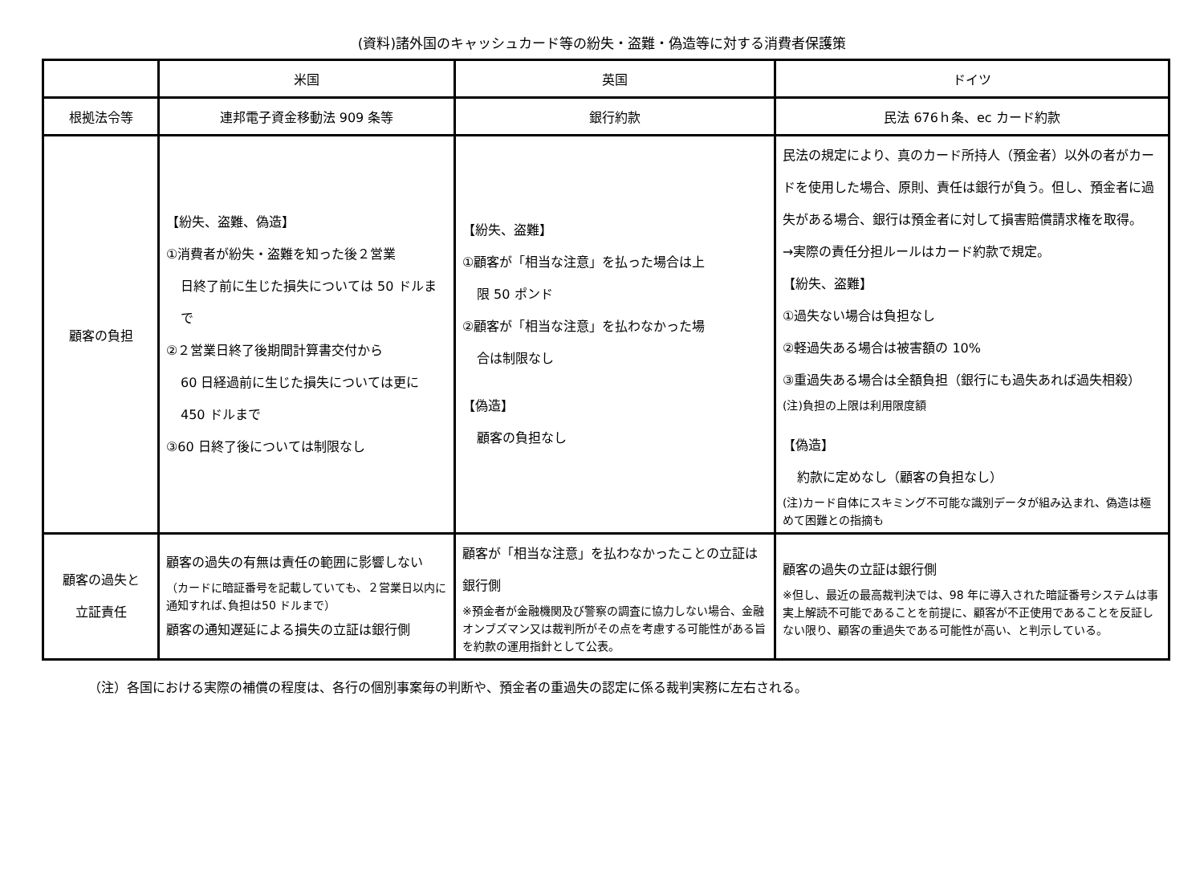(資料)諸外国のキャッシュカード等の紛失・盗難・偽造等に対する消費者保護策
| | 米国 | 英国 | ドイツ |
| --- | --- | --- | --- |
| 根拠法令等 | 連邦電子資金移動法 909 条等 | 銀行約款 | 民法 676ｈ条、ec カード約款 |
| 顧客の負担 | 【紛失、盗難、偽造】 ①消費者が紛失・盗難を知った後２営業 日終了前に生じた損失については 50 ドルまで ②２営業日終了後期間計算書交付から 60 日経過前に生じた損失については更に 450 ドルまで ③60 日終了後については制限なし | 【紛失、盗難】 ①顧客が「相当な注意」を払った場合は上 限 50 ポンド ②顧客が「相当な注意」を払わなかった場 合は制限なし 【偽造】 顧客の負担なし | 民法の規定により、真のカード所持人（預金者）以外の者がカードを使用した場合、原則、責任は銀行が負う。但し、預金者に過失がある場合、銀行は預金者に対して損害賠償請求権を取得。 →実際の責任分担ルールはカード約款で規定。 【紛失、盗難】 ①過失ない場合は負担なし ②軽過失ある場合は被害額の 10% ③重過失ある場合は全額負担（銀行にも過失あれば過失相殺） (注)負担の上限は利用限度額 【偽造】 約款に定めなし（顧客の負担なし） (注)カード自体にスキミング不可能な識別データが組み込まれ、偽造は極めて困難との指摘も |
| 顧客の過失と 立証責任 | 顧客の過失の有無は責任の範囲に影響しない （カードに暗証番号を記載していても、２営業日以内に通知すれば､負担は50 ドルまで） 顧客の通知遅延による損失の立証は銀行側 | 顧客が「相当な注意」を払わなかったことの立証は銀行側 ※預金者が金融機関及び警察の調査に協力しない場合、金融オンブズマン又は裁判所がその点を考慮する可能性がある旨を約款の運用指針として公表。 | 顧客の過失の立証は銀行側 ※但し、最近の最高裁判決では、98 年に導入された暗証番号システムは事実上解読不可能であることを前提に、顧客が不正使用であることを反証しない限り、顧客の重過失である可能性が高い、と判示している。 |
（注）各国における実際の補償の程度は、各行の個別事案毎の判断や、預金者の重過失の認定に係る裁判実務に左右される。